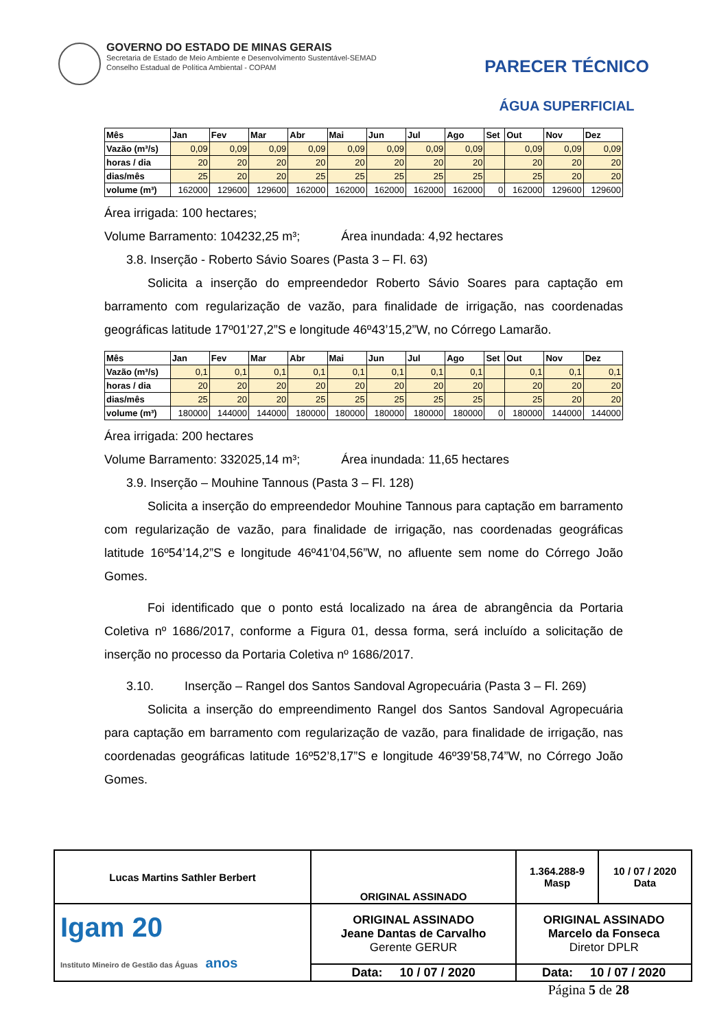GOVERNO DO ESTADO DE MINAS GERAIS
Secretaria de Estado de Meio Ambiente e Desenvolvimento Sustentável-SEMAD
Conselho Estadual de Política Ambiental - COPAM
PARECER TÉCNICO
ÁGUA SUPERFICIAL
| Mês | Jan | Fev | Mar | Abr | Mai | Jun | Jul | Ago | Set | Out | Nov | Dez |
| --- | --- | --- | --- | --- | --- | --- | --- | --- | --- | --- | --- | --- |
| Vazão (m³/s) | 0,09 | 0,09 | 0,09 | 0,09 | 0,09 | 0,09 | 0,09 | 0,09 | | 0,09 | 0,09 | 0,09 |
| horas / dia | 20 | 20 | 20 | 20 | 20 | 20 | 20 | 20 | | 20 | 20 | 20 |
| dias/mês | 25 | 20 | 20 | 25 | 25 | 25 | 25 | 25 | | 25 | 20 | 20 |
| volume (m³) | 162000 | 129600 | 129600 | 162000 | 162000 | 162000 | 162000 | 162000 | 0 | 162000 | 129600 | 129600 |
Área irrigada: 100 hectares;
Volume Barramento: 104232,25 m³; Área inundada: 4,92 hectares
3.8. Inserção - Roberto Sávio Soares (Pasta 3 – Fl. 63)
Solicita a inserção do empreendedor Roberto Sávio Soares para captação em barramento com regularização de vazão, para finalidade de irrigação, nas coordenadas geográficas latitude 17º01’27,2”S e longitude 46º43’15,2”W, no Córrego Lamarão.
| Mês | Jan | Fev | Mar | Abr | Mai | Jun | Jul | Ago | Set | Out | Nov | Dez |
| --- | --- | --- | --- | --- | --- | --- | --- | --- | --- | --- | --- | --- |
| Vazão (m³/s) | 0,1 | 0,1 | 0,1 | 0,1 | 0,1 | 0,1 | 0,1 | 0,1 | | 0,1 | 0,1 | 0,1 |
| horas / dia | 20 | 20 | 20 | 20 | 20 | 20 | 20 | 20 | | 20 | 20 | 20 |
| dias/mês | 25 | 20 | 20 | 25 | 25 | 25 | 25 | 25 | | 25 | 20 | 20 |
| volume (m³) | 180000 | 144000 | 144000 | 180000 | 180000 | 180000 | 180000 | 180000 | 0 | 180000 | 144000 | 144000 |
Área irrigada: 200 hectares
Volume Barramento: 332025,14 m³; Área inundada: 11,65 hectares
3.9. Inserção – Mouhine Tannous (Pasta 3 – Fl. 128)
Solicita a inserção do empreendedor Mouhine Tannous para captação em barramento com regularização de vazão, para finalidade de irrigação, nas coordenadas geográficas latitude 16º54’14,2”S e longitude 46º41’04,56”W, no afluente sem nome do Córrego João Gomes.
Foi identificado que o ponto está localizado na área de abrangência da Portaria Coletiva nº 1686/2017, conforme a Figura 01, dessa forma, será incluído a solicitação de inserção no processo da Portaria Coletiva nº 1686/2017.
3.10. Inserção – Rangel dos Santos Sandoval Agropecuária (Pasta 3 – Fl. 269)
Solicita a inserção do empreendimento Rangel dos Santos Sandoval Agropecuária para captação em barramento com regularização de vazão, para finalidade de irrigação, nas coordenadas geográficas latitude 16º52’8,17”S e longitude 46º39’58,74”W, no Córrego João Gomes.
| Lucas Martins Sathler Berbert | ORIGINAL ASSINADO | 1.364.288-9 Masp | 10 / 07 / 2020 Data |
| Igam 20 Instituto Mineiro de Gestão das Águas anos | ORIGINAL ASSINADO Jeane Dantas de Carvalho Gerente GERUR | ORIGINAL ASSINADO Marcelo da Fonseca Diretor DPLR | |
| | Data: 10 / 07 / 2020 | Data: 10 / 07 / 2020 | |
Página 5 de 28